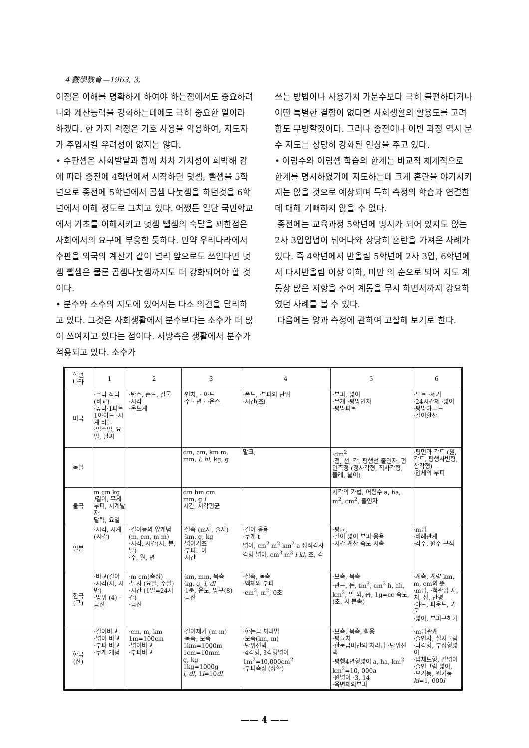4 數學敎育—1963, 3,
이점은 이해를 명확하게 하여야 하는점에서도 중요하려니와 계산능력을 강화하는데에도 극히 중요한 일이라 하겠다. 한 가지 걱정은 기호 사용을 악용하여, 지도자가 주입시킬 우려성이 없지는 않다.
• 수판셈은 사회발달과 함께 차차 가치성이 희박해 감에 따라 종전에 4학년에서 시작하던 덧셈, 뺄셈을 5학년으로 종전에 5학년에서 곱셈 나눗셈을 하던것을 6학년에서 이해 정도로 그치고 있다. 어쨌든 일단 국민학교에서 기초를 이해시키고 덧셈 뺄셈의 숙달을 꾀한점은 사회에서의 요구에 부응한 듯하다. 만약 우리나라에서 수판을 외국의 계산기 같이 널리 앞으로도 쓰인다면 덧셈 뺄셈은 물론 곱셈나눗셈까지도 더 강화되어야 할 것이다.
• 분수와 소수의 지도에 있어서는 다소 의견을 달리하고 있다. 그것은 사회생활에서 분수보다는 소수가 더 많이 쓰여지고 있다는 점이다. 서방측은 생활에서 분수가 적용되고 있다. 소수가
쓰는 방법이나 사용가치 가분수보다 극히 불편하다거나 어떤 특별한 결함이 없다면 사회생활의 활용도를 고려함도 무방할것이다. 그러나 종전이나 이번 과정 역시 분수 지도는 상당히 강화된 인상을 주고 있다.
• 어림수와 어림셈 학습의 한계는 비교적 체계적으로 한계를 명시하였기에 지도하는데 크게 혼란을 야기시키지는 않을 것으로 예상되며 특히 측정의 학습과 연결한데 대해 기뻐하지 않을 수 없다.
종전에는 교육과정 5학년에 명시가 되어 있지도 않는 2사 3입입법이 튀어나와 상당히 혼란을 가져온 사례가 있다. 즉 4학년에서 반올림 5학년에 2사 3입, 6학년에서 다시반올림 이상 이하, 미만 의 순으로 되어 지도 계통상 많은 저항을 주어 계통을 무시 하면서까지 강요하였던 사례를 볼 수 있다.
다음에는 양과 측정에 관하여 고찰해 보기로 한다.
| 학년 나라 | 1 | 2 | 3 | 4 | 5 | 6 |
| --- | --- | --- | --- | --- | --- | --- |
| 미국 | ·크다 작다(비교) ·높다·1피트1야아드 ·시계 바늘 ·일주일, 요일, 날씨 | ·탄스, 폰드, 갈론 ·시각 ·온도계 | ·인치, · 야드 ·주 · 년 · ·온스 | ·폰드, ·부피의 단위 ·시간(초) | ·부피, 넓이 ·무개 ·평방인치 ·평방피트 | ·노트 ·세기 ·24시간제 ·넓이 ·평방야—드 ·길이환산 |
| 독일 | | | dm, cm, km m, mm, l , hl , kg, g | 말크, | ·dm<sup>2</sup> ·점, 선, 각, 평행선 줄인자, 평면측정 (정사각형, 직사각형, 둘레, 넓이) | ·평면과 각도 (원, 각도, 평행사변형, 삼각형) ·입체의 부피 |
| 불국 | m cm kg l 길이, 무게 부피, 시계날자 달력, 요일 | | dm hm cm mm, g l 시간, 시각평균 | | 시각의 가법, 어림수 a, ha, m<sup>2</sup>, cm<sup>2</sup>, 줄인자 | |
| 일본 | ·시각, 시계 (시간) | ·길이등의 양개념 (m, cm, m m) ·시각, 시간(시, 분, 날) ·주, 월, 년 | ·실측 (m자, 줄자) ·km, g, kg ·넓이기초 ·부피들이 ·시간 | ·길이 응용 ·무게 t 넓이, cm<sup>2</sup> m<sup>2</sup> km<sup>2</sup> a 정직각사각형 넓이, cm<sup>3</sup> m<sup>3</sup> l kl , 초, 각 | ·평균, ·길이 넓이 부피 응용 ·시간 계산 속도 시속 | ·m법 ·비례관계 ·각주, 원주 구적 |
| 한국 (구) | ·비교(길이 ·시각(시, 시반) ·방위 (4) ·금전 | ·m cm(측정) ·날자 (요일, 주일) ·시간 (1일=24시간) ·금전 | ·km, mm, 목측 ·kg, g, l , dl ·1분, 온도, 방규(8) ·금전 | ·실측, 목측 ·액체와 부피 ·cm<sup>2</sup>, m<sup>2</sup>, 0초 | ·보측, 목측 ·관근, 돈, tm<sup>3</sup>, cm<sup>3</sup> h, ah, km<sup>2</sup>, 말 되, 홉, 1g=cc 속도, (초, 시 분속) | ·계측, 계량 km, m, cm의 뜻 ·m법, ·척관법 자, 치, 정, 만평 ·야드, 파운드, 가론 ·넓이, 부피구하기 |
| 한국 (신) | ·길이비교 ·넓이 비교 ·부피 비교 ·무게 개념 | ·cm, m, km 1m=100cm ·넓이비교 ·부피비교 | ·길이재기 (m m) ·목측, 보측 1km=1000m 1cm=10mm g, kg 1kg=1000g l , dl , 1 l =10 dl | ·한눈금 처리법 ·보측(km, m) ·단위선택 ·4각형, 3각형넓이 1m<sup>2</sup>=10,000cm<sup>2</sup> ·부피측정 (정확) | ·보측, 목측, 활용 ·평균치 ·한눈금미만의 처리법 ·단위선택 ·평행4변형넓이 a, ha, km<sup>2</sup> km<sup>2</sup>=10, 000a ·원넓이 ·3, 14 ·육면체의부피 | ·m법관계 ·줄인자, 실지그림 ·다각형, 부정형넓이 ·입체도형, 겉넓이 ·줄인그림 넓이, ·모기둥, 원기둥 kl =1, 000 l |
—— 4 ——